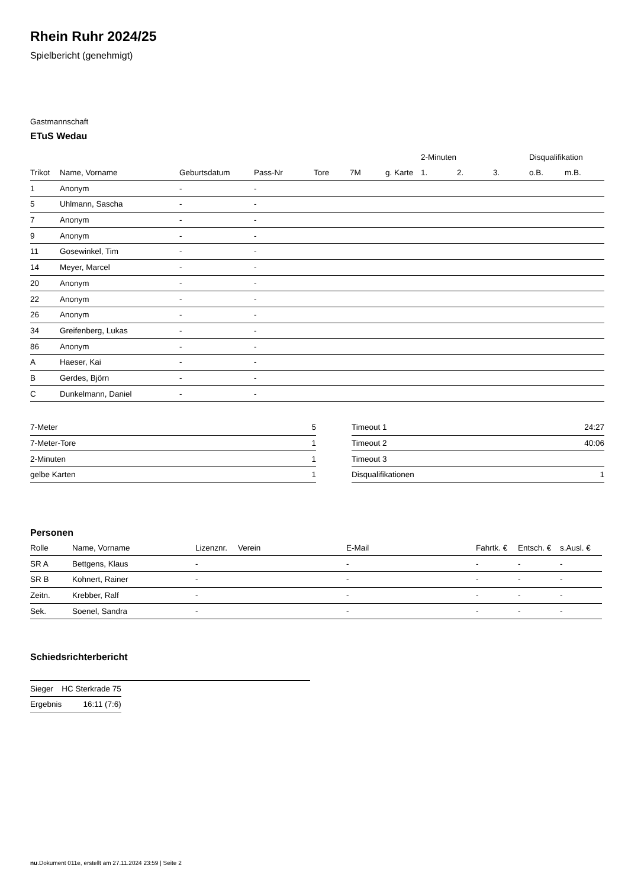Rhein Ruhr 2024/25
Spielbericht (genehmigt)
Gastmannschaft
ETuS Wedau
| | | | | | | | 2-Minuten | | | Disqualifikation | |
| --- | --- | --- | --- | --- | --- | --- | --- | --- | --- | --- | --- |
| Trikot | Name, Vorname | Geburtsdatum | Pass-Nr | Tore | 7M | g. Karte | 1. | 2. | 3. | o.B. | m.B. |
| 1 | Anonym | - | - | | | | | | | | |
| 5 | Uhlmann, Sascha | - | - | | | | | | | | |
| 7 | Anonym | - | - | | | | | | | | |
| 9 | Anonym | - | - | | | | | | | | |
| 11 | Gosewinkel, Tim | - | - | | | | | | | | |
| 14 | Meyer, Marcel | - | - | | | | | | | | |
| 20 | Anonym | - | - | | | | | | | | |
| 22 | Anonym | - | - | | | | | | | | |
| 26 | Anonym | - | - | | | | | | | | |
| 34 | Greifenberg, Lukas | - | - | | | | | | | | |
| 86 | Anonym | - | - | | | | | | | | |
| A | Haeser, Kai | - | - | | | | | | | | |
| B | Gerdes, Björn | - | - | | | | | | | | |
| C | Dunkelmann, Daniel | - | - | | | | | | | | |
| 7-Meter | 5 |
| 7-Meter-Tore | 1 |
| 2-Minuten | 1 |
| gelbe Karten | 1 |
| Timeout 1 | 24:27 |
| Timeout 2 | 40:06 |
| Timeout 3 | |
| Disqualifikationen | 1 |
Personen
| Rolle | Name, Vorname | Lizenznr. | Verein | E-Mail | Fahrtk. € | Entsch. € | s.Ausl. € |
| --- | --- | --- | --- | --- | --- | --- | --- |
| SR A | Bettgens, Klaus | - | | - | - | - | - |
| SR B | Kohnert, Rainer | - | | - | - | - | - |
| Zeitn. | Krebber, Ralf | - | | - | - | - | - |
| Sek. | Soenel, Sandra | - | | - | - | - | - |
Schiedsrichterbericht
| Sieger | HC Sterkrade 75 |
| Ergebnis | 16:11 (7:6) |
nu.Dokument 011e, erstellt am 27.11.2024 23:59 | Seite 2